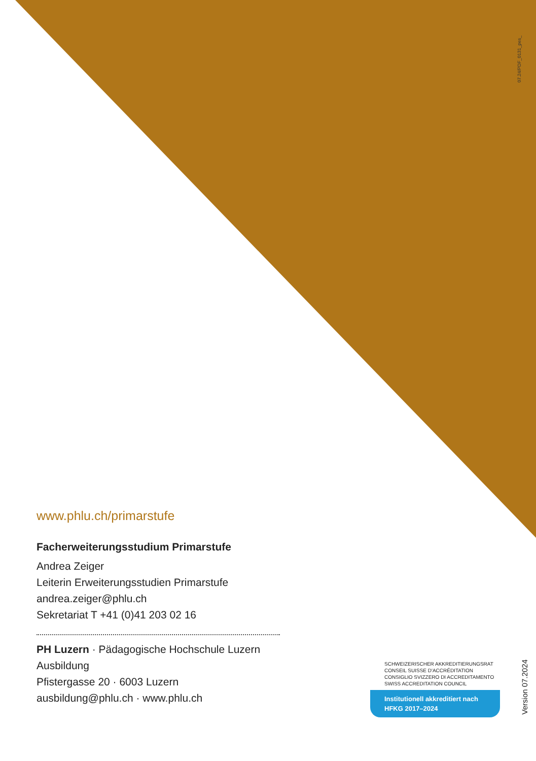07.24/PDF_0131_pes_
www.phlu.ch/primarstufe
Facherweiterungsstudium Primarstufe
Andrea Zeiger
Leiterin Erweiterungsstudien Primarstufe
andrea.zeiger@phlu.ch
Sekretariat T +41 (0)41 203 02 16
PH Luzern · Pädagogische Hochschule Luzern
Ausbildung
Pfistergasse 20 · 6003 Luzern
ausbildung@phlu.ch · www.phlu.ch
SCHWEIZERISCHER AKKREDITIERUNGSRAT
CONSEIL SUISSE D'ACCRÉDITATION
CONSIGLIO SVIZZERO DI ACCREDITAMENTO
SWISS ACCREDITATION COUNCIL
Institutionell akkreditiert nach
HFKG 2017–2024
Version 07.2024